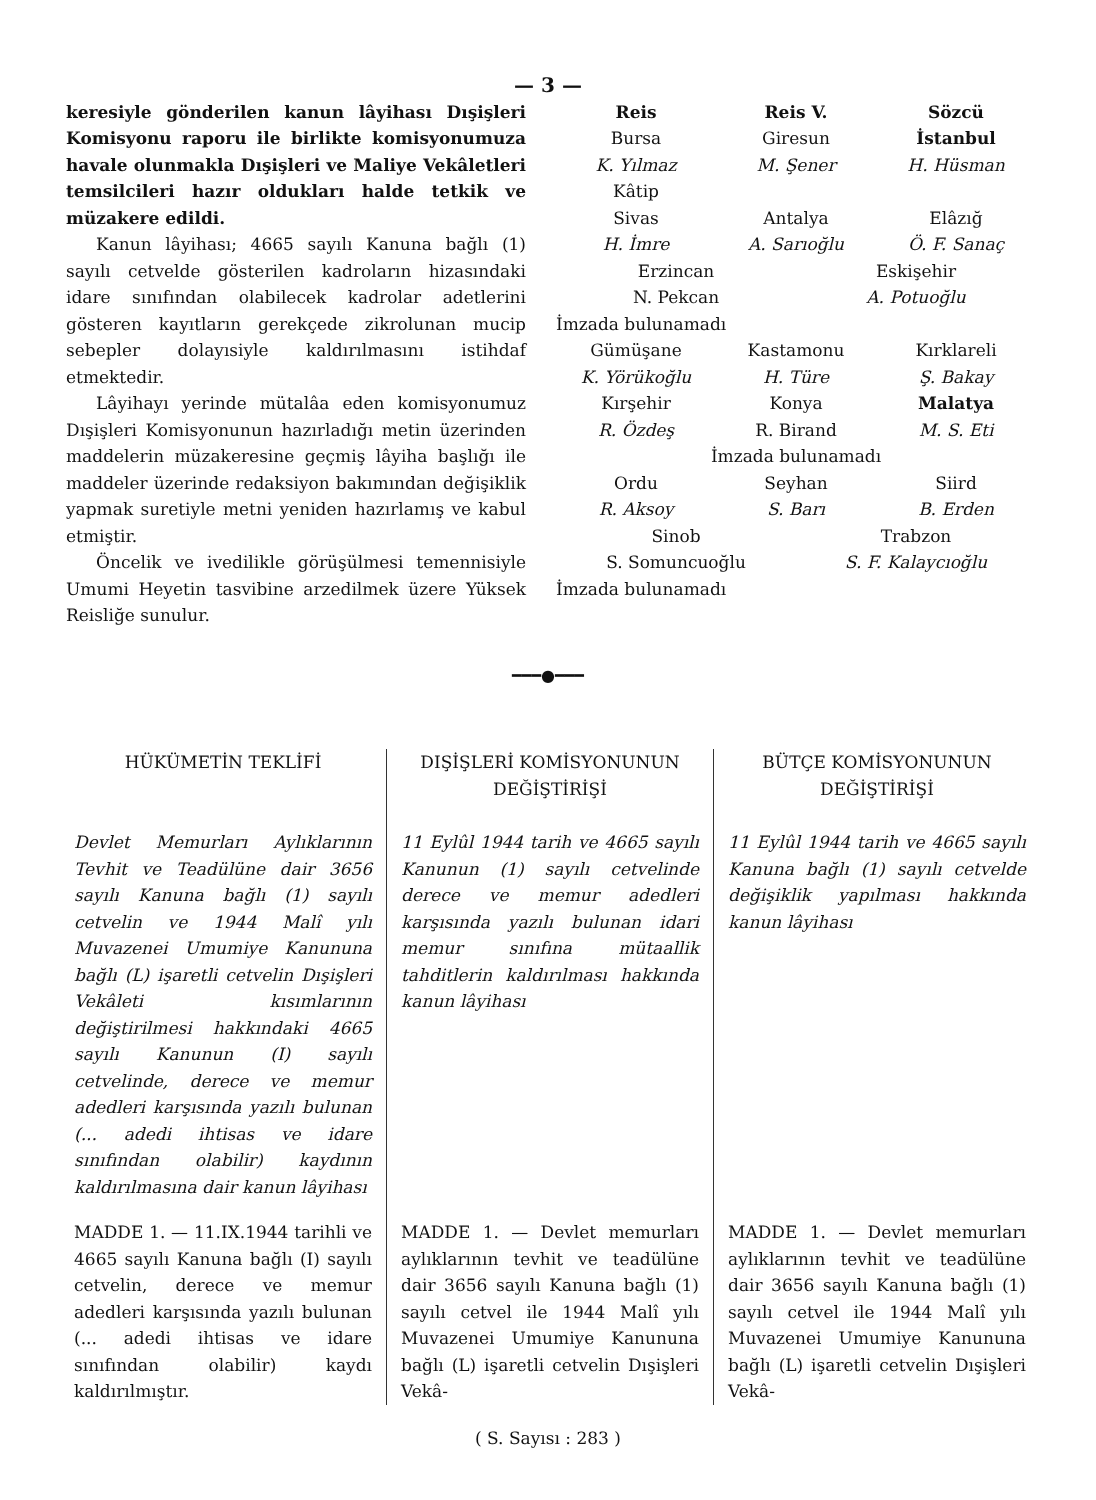— 3 —
keresiyle gönderilen kanun lâyihası Dışişleri Komisyonu raporu ile birlikte komisyonumuza havale olunmakla Dışişleri ve Maliye Vekâletleri temsilcileri hazır oldukları halde tetkik ve müzakere edildi.
Kanun lâyihası; 4665 sayılı Kanuna bağlı (1) sayılı cetvelde gösterilen kadroların hizasındaki idare sınıfından olabilecek kadrolar adetlerini gösteren kayıtların gerekçede zikrolunan mucip sebepler dolayısiyle kaldırılmasını istihdaf etmektedir.
Lâyihayı yerinde mütalâa eden komisyonumuz Dışişleri Komisyonunun hazırladığı metin üzerinden maddelerin müzakeresine geçmiş lâyiha başlığı ile maddeler üzerinde redaksiyon bakımından değişiklik yapmak suretiyle metni yeniden hazırlamış ve kabul etmiştir.
Öncelik ve ivedilikle görüşülmesi temennisiyle Umumi Heyetin tasvibine arzedilmek üzere Yüksek Reisliğe sunulur.
Reis Reis V. Sözcü Bursa Giresun İstanbul K. Yılmaz M. Şener H. Hüsman Kâtip Sivas Antalya Elâzığ H. İmre A. Sarıoğlu Ö. F. Sanaç
Erzincan Eskişehir N. Pekcan A. Potuoğlu
İmzada bulunamadı
Gümüşane Kastamonu Kırklareli K. Yörükoğlu H. Türe Ş. Bakay Kırşehir Konya Malatya R. Özdeş R. Birand M. S. Eti
İmzada bulunamadı
Ordu Seyhan Siird R. Aksoy S. Barı B. Erden
Sinob Trabzon S. Somuncuoğlu S. F. Kalaycıoğlu
İmzada bulunamadı
━━━●━━━
HÜKÜMETİN TEKLİFİ
Devlet Memurları Aylıklarının Tevhit ve Teadülüne dair 3656 sayılı Kanuna bağlı (1) sayılı cetvelin ve 1944 Malî yılı Muvazenei Umumiye Kanununa bağlı (L) işaretli cetvelin Dışişleri Vekâleti kısımlarının değiştirilmesi hakkındaki 4665 sayılı Kanunun (I) sayılı cetvelinde, derece ve memur adedleri karşısında yazılı bulunan (... adedi ihtisas ve idare sınıfından olabilir) kaydının kaldırılmasına dair kanun lâyihası
MADDE 1. — 11.IX.1944 tarihli ve 4665 sayılı Kanuna bağlı (I) sayılı cetvelin, derece ve memur adedleri karşısında yazılı bulunan (... adedi ihtisas ve idare sınıfından olabilir) kaydı kaldırılmıştır.
DIŞİŞLERİ KOMİSYONUNUN DEĞİŞTİRİŞİ
11 Eylûl 1944 tarih ve 4665 sayılı Kanunun (1) sayılı cetvelinde derece ve memur adedleri karşısında yazılı bulunan idari memur sınıfına mütaallik tahditlerin kaldırılması hakkında kanun lâyihası
MADDE 1. — Devlet memurları aylıklarının tevhit ve teadülüne dair 3656 sayılı Kanuna bağlı (1) sayılı cetvel ile 1944 Malî yılı Muvazenei Umumiye Kanununa bağlı (L) işaretli cetvelin Dışişleri Vekâ-
BÜTÇE KOMİSYONUNUN DEĞİŞTİRİŞİ
11 Eylûl 1944 tarih ve 4665 sayılı Kanuna bağlı (1) sayılı cetvelde değişiklik yapılması hakkında kanun lâyihası
MADDE 1. — Devlet memurları aylıklarının tevhit ve teadülüne dair 3656 sayılı Kanuna bağlı (1) sayılı cetvel ile 1944 Malî yılı Muvazenei Umumiye Kanununa bağlı (L) işaretli cetvelin Dışişleri Vekâ-
( S. Sayısı : 283 )